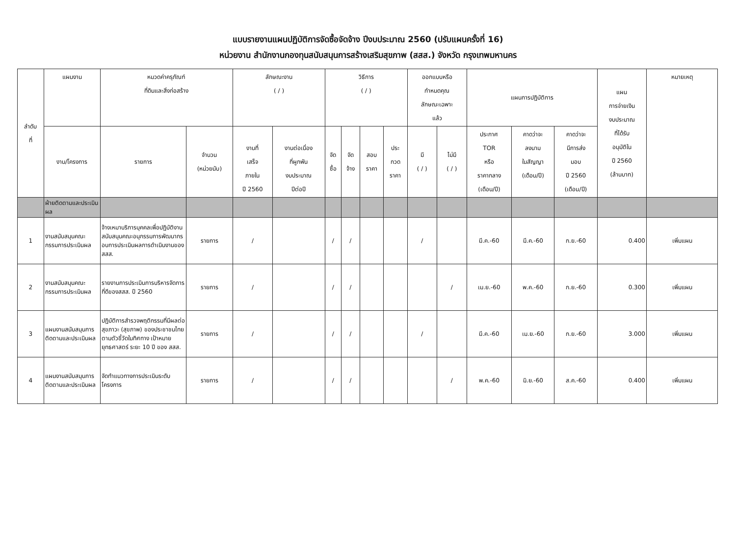แบบรายงานแผนปฏิบัติการจัดซื้อจัดจ้าง ปีงบประมาณ 2560 (ปรับแผนครั้งที่ 16)
หน่วยงาน สำนักงานกองทุนสนับสนุนการสร้างเสริมสุขภาพ (สสส.) จังหวัด กรุงเทพมหานคร
| ลำดับ ที่ | แผนงาน | หมวดค่าครุภัณฑ์ ที่ดินและสิ่งก่อสร้าง | | ลักษณะงาน ( / ) | | วิธีการ ( / ) | | | | ออกแบบหรือ กำหนดคุณ ลักษณะเฉพาะ แล้ว | | แผนการปฏิบัติการ | | | แผน การจ่ายเงิน งบประมาณ ที่ได้รับ อนุมัติใน ปี 2560 (ล้านบาท) | หมายเหตุ |
| --- | --- | --- | --- | --- | --- | --- | --- | --- | --- | --- | --- | --- | --- | --- | --- | --- |
| | งาน/โครงการ | รายการ | จำนวน (หน่วยนับ) | งานที่ เสร็จ ภายใน ปี 2560 | งานต่อเนื่อง ที่ผูกพัน งบประมาณ ปีต่อปี | จัด ซื้อ | จัด จ้าง | สอบ ราคา | ประ กวด ราคา | มี ( / ) | ไม่มี ( / ) | ประกาศ TOR หรือ ราคากลาง (เดือน/ปี) | คาดว่าจะ ลงนาม ในสัญญา (เดือน/ปี) | คาดว่าจะ มีการส่ง มอบ ปี 2560 (เดือน/ปี) | | |
| | ฝ่ายติดตามและประเมินผล | | | | | | | | | | | | | | | |
| 1 | งานสนับสนุนคณะกรรมการประเมินผล | จ้างเหมาบริการบุคคลเพื่อปฏิบัติงานสนับสนุนคณะอนุกรรมการพัฒนากรอบการประเมินผลการดำเนินงานของสสส. | รายการ | / | | / | / | | | / | | มี.ค.-60 | มี.ค.-60 | ก.ย.-60 | 0.400 | เพิ่มแผน |
| 2 | งานสนับสนุนคณะกรรมการประเมินผล | รายงานการประเมินการบริหารจัดการที่ดีของสสส. ปี 2560 | รายการ | / | | / | / | | | | / | เม.ย.-60 | พ.ค.-60 | ก.ย.-60 | 0.300 | เพิ่มแผน |
| 3 | แผนงานสนับสนุนการติดตามและประเมินผล | ปฏิบัติการสำรวจพฤติกรรมที่มีผลต่อสุขภาวะ (สุขภาพ) ของประชาชนไทยตามตัวชี้วัดในทิศทาง เป้าหมาย ยุทธศาสตร์ ระยะ 10 ปี ของ สสส. | รายการ | / | | / | / | | | / | | มี.ค.-60 | เม.ย.-60 | ก.ย.-60 | 3.000 | เพิ่มแผน |
| 4 | แผนงานสนับสนุนการติดตามและประเมินผล | จัดทำแนวทางการประเมินระดับโครงการ | รายการ | / | | / | / | | | | / | พ.ค.-60 | มิ.ย.-60 | ส.ค.-60 | 0.400 | เพิ่มแผน |